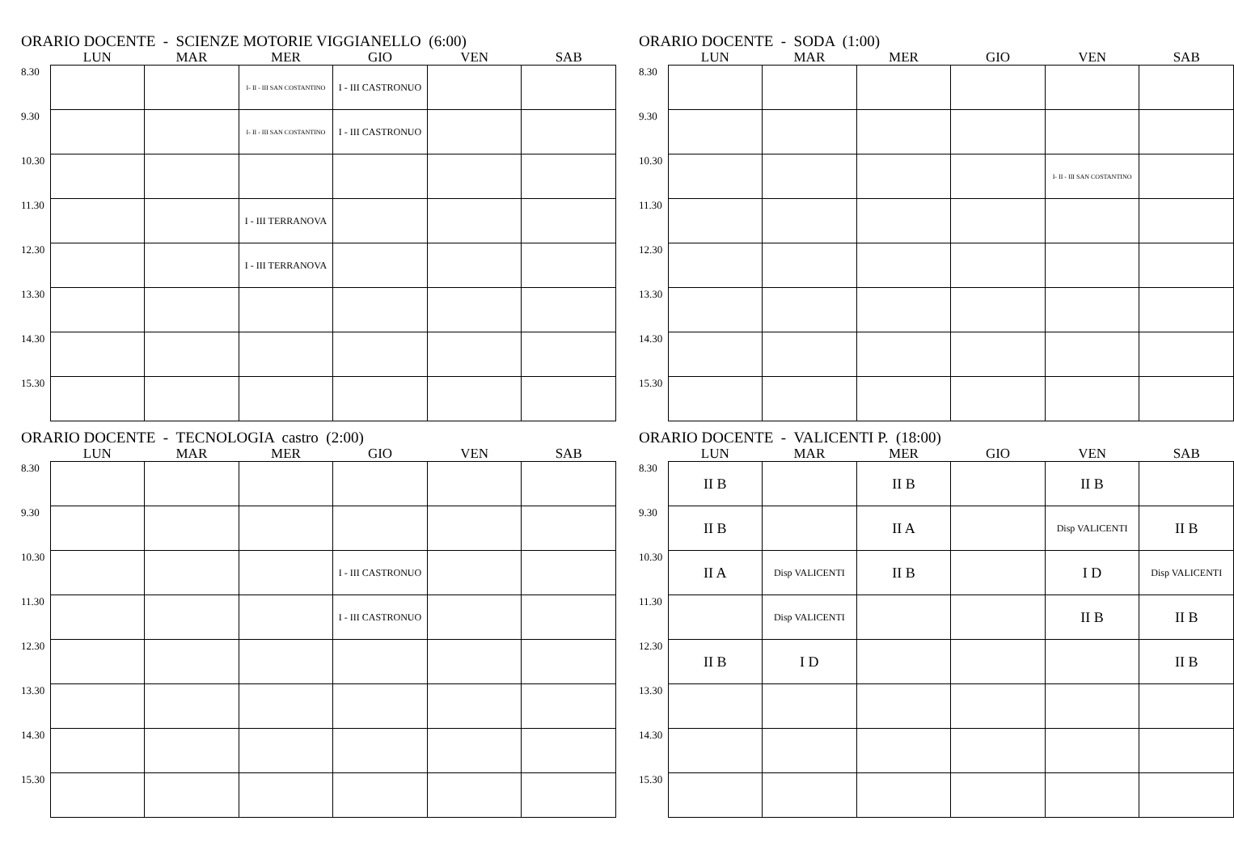ORARIO DOCENTE - SCIENZE MOTORIE VIGGIANELLO (6:00)
| | LUN | MAR | MER | GIO | VEN | SAB |
| --- | --- | --- | --- | --- | --- | --- |
| 8.30 | | | I- II - III SAN COSTANTINO | I - III CASTRONUO | | |
| 9.30 | | | I- II - III SAN COSTANTINO | I - III CASTRONUO | | |
| 10.30 | | | | | | |
| 11.30 | | | I - III TERRANOVA | | | |
| 12.30 | | | I - III TERRANOVA | | | |
| 13.30 | | | | | | |
| 14.30 | | | | | | |
| 15.30 | | | | | | |
ORARIO DOCENTE - SODA (1:00)
| | LUN | MAR | MER | GIO | VEN | SAB |
| --- | --- | --- | --- | --- | --- | --- |
| 8.30 | | | | | | |
| 9.30 | | | | | | |
| 10.30 | | | | | I- II - III SAN COSTANTINO | |
| 11.30 | | | | | | |
| 12.30 | | | | | | |
| 13.30 | | | | | | |
| 14.30 | | | | | | |
| 15.30 | | | | | | |
ORARIO DOCENTE - TECNOLOGIA castro (2:00)
| | LUN | MAR | MER | GIO | VEN | SAB |
| --- | --- | --- | --- | --- | --- | --- |
| 8.30 | | | | | | |
| 9.30 | | | | | | |
| 10.30 | | | | I - III CASTRONUO | | |
| 11.30 | | | | I - III CASTRONUO | | |
| 12.30 | | | | | | |
| 13.30 | | | | | | |
| 14.30 | | | | | | |
| 15.30 | | | | | | |
ORARIO DOCENTE - VALICENTI P. (18:00)
| | LUN | MAR | MER | GIO | VEN | SAB |
| --- | --- | --- | --- | --- | --- | --- |
| 8.30 | II B | | II B | | II B | |
| 9.30 | II B | | II A | | Disp VALICENTI | II B |
| 10.30 | II A | Disp VALICENTI | II B | | I D | Disp VALICENTI |
| 11.30 | | Disp VALICENTI | | | II B | II B |
| 12.30 | II B | I D | | | | II B |
| 13.30 | | | | | | |
| 14.30 | | | | | | |
| 15.30 | | | | | | |